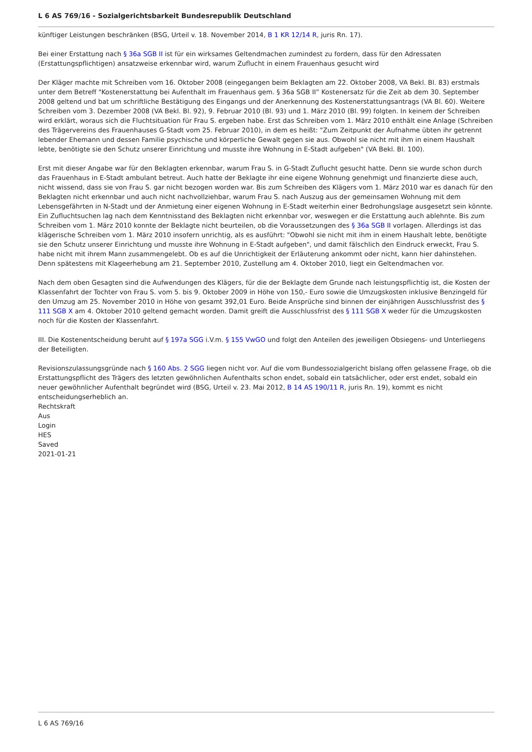L 6 AS 769/16 - Sozialgerichtsbarkeit Bundesrepublik Deutschland
künftiger Leistungen beschränken (BSG, Urteil v. 18. November 2014, B 1 KR 12/14 R, juris Rn. 17).
Bei einer Erstattung nach § 36a SGB II ist für ein wirksames Geltendmachen zumindest zu fordern, dass für den Adressaten (Erstattungspflichtigen) ansatzweise erkennbar wird, warum Zuflucht in einem Frauenhaus gesucht wird
Der Kläger machte mit Schreiben vom 16. Oktober 2008 (eingegangen beim Beklagten am 22. Oktober 2008, VA Bekl. Bl. 83) erstmals unter dem Betreff "Kostenerstattung bei Aufenthalt im Frauenhaus gem. § 36a SGB II” Kostenersatz für die Zeit ab dem 30. September 2008 geltend und bat um schriftliche Bestätigung des Eingangs und der Anerkennung des Kostenerstattungsantrags (VA Bl. 60). Weitere Schreiben vom 3. Dezember 2008 (VA Bekl. Bl. 92), 9. Februar 2010 (Bl. 93) und 1. März 2010 (Bl. 99) folgten. In keinem der Schreiben wird erklärt, woraus sich die Fluchtsituation für Frau S. ergeben habe. Erst das Schreiben vom 1. März 2010 enthält eine Anlage (Schreiben des Trägervereins des Frauenhauses G-Stadt vom 25. Februar 2010), in dem es heißt: "Zum Zeitpunkt der Aufnahme übten ihr getrennt lebender Ehemann und dessen Familie psychische und körperliche Gewalt gegen sie aus. Obwohl sie nicht mit ihm in einem Haushalt lebte, benötigte sie den Schutz unserer Einrichtung und musste ihre Wohnung in E-Stadt aufgeben" (VA Bekl. Bl. 100).
Erst mit dieser Angabe war für den Beklagten erkennbar, warum Frau S. in G-Stadt Zuflucht gesucht hatte. Denn sie wurde schon durch das Frauenhaus in E-Stadt ambulant betreut. Auch hatte der Beklagte ihr eine eigene Wohnung genehmigt und finanzierte diese auch, nicht wissend, dass sie von Frau S. gar nicht bezogen worden war. Bis zum Schreiben des Klägers vom 1. März 2010 war es danach für den Beklagten nicht erkennbar und auch nicht nachvollziehbar, warum Frau S. nach Auszug aus der gemeinsamen Wohnung mit dem Lebensgefährten in N-Stadt und der Anmietung einer eigenen Wohnung in E-Stadt weiterhin einer Bedrohungslage ausgesetzt sein könnte. Ein Zufluchtsuchen lag nach dem Kenntnisstand des Beklagten nicht erkennbar vor, weswegen er die Erstattung auch ablehnte. Bis zum Schreiben vom 1. März 2010 konnte der Beklagte nicht beurteilen, ob die Voraussetzungen des § 36a SGB II vorlagen. Allerdings ist das klägerische Schreiben vom 1. März 2010 insofern unrichtig, als es ausführt: "Obwohl sie nicht mit ihm in einem Haushalt lebte, benötigte sie den Schutz unserer Einrichtung und musste ihre Wohnung in E-Stadt aufgeben", und damit fälschlich den Eindruck erweckt, Frau S. habe nicht mit ihrem Mann zusammengelebt. Ob es auf die Unrichtigkeit der Erläuterung ankommt oder nicht, kann hier dahinstehen. Denn spätestens mit Klageerhebung am 21. September 2010, Zustellung am 4. Oktober 2010, liegt ein Geltendmachen vor.
Nach dem oben Gesagten sind die Aufwendungen des Klägers, für die der Beklagte dem Grunde nach leistungspflichtig ist, die Kosten der Klassenfahrt der Tochter von Frau S. vom 5. bis 9. Oktober 2009 in Höhe von 150,- Euro sowie die Umzugskosten inklusive Benzingeld für den Umzug am 25. November 2010 in Höhe von gesamt 392,01 Euro. Beide Ansprüche sind binnen der einjährigen Ausschlussfrist des § 111 SGB X am 4. Oktober 2010 geltend gemacht worden. Damit greift die Ausschlussfrist des § 111 SGB X weder für die Umzugskosten noch für die Kosten der Klassenfahrt.
III. Die Kostenentscheidung beruht auf § 197a SGG i.V.m. § 155 VwGO und folgt den Anteilen des jeweiligen Obsiegens- und Unterliegens der Beteiligten.
Revisionszulassungsgründe nach § 160 Abs. 2 SGG liegen nicht vor. Auf die vom Bundessozialgericht bislang offen gelassene Frage, ob die Erstattungspflicht des Trägers des letzten gewöhnlichen Aufenthalts schon endet, sobald ein tatsächlicher, oder erst endet, sobald ein neuer gewöhnlicher Aufenthalt begründet wird (BSG, Urteil v. 23. Mai 2012, B 14 AS 190/11 R, juris Rn. 19), kommt es nicht entscheidungserheblich an.
Rechtskraft
Aus
Login
HES
Saved
2021-01-21
L 6 AS 769/16